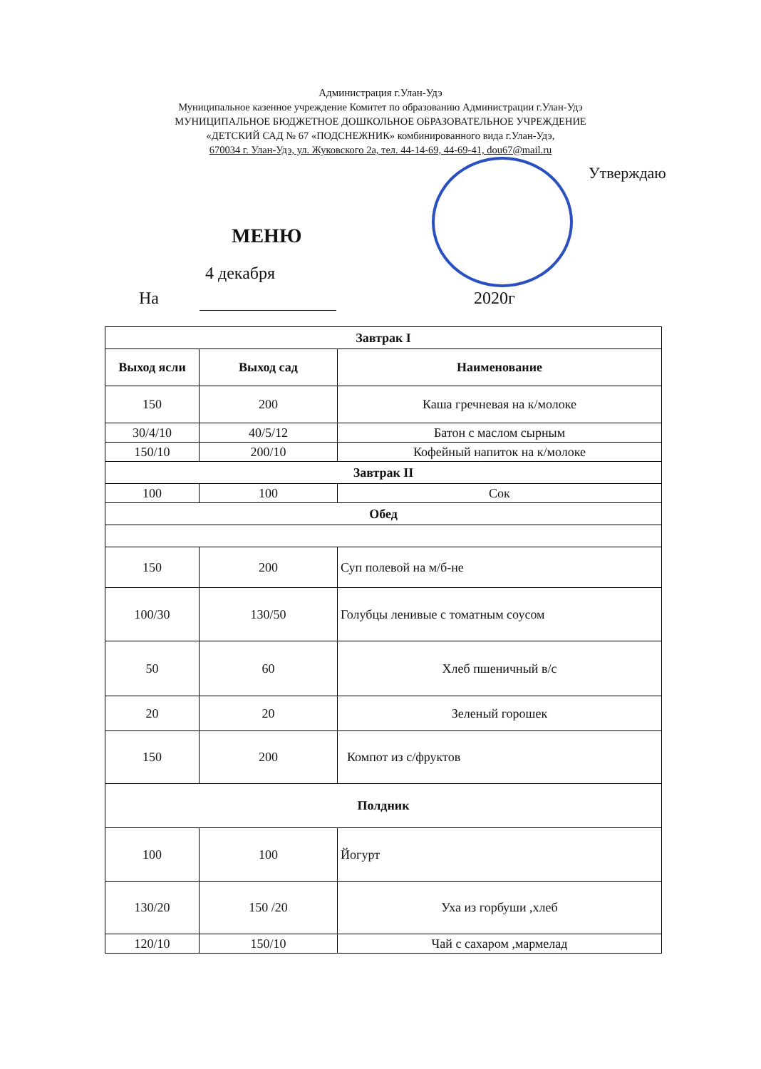Администрация г.Улан-Удэ
Муниципальное казенное учреждение Комитет по образованию Администрации г.Улан-Удэ
МУНИЦИПАЛЬНОЕ БЮДЖЕТНОЕ ДОШКОЛЬНОЕ ОБРАЗОВАТЕЛЬНОЕ УЧРЕЖДЕНИЕ
«ДЕТСКИЙ САД № 67 «ПОДСНЕЖНИК» комбинированного вида г.Улан-Удэ,
670034 г. Улан-Удэ, ул. Жуковского 2а, тел. 44-14-69, 44-69-41, dou67@mail.ru
Утверждаю
МЕНЮ
4 декабря
На 2020г
| Завтрак I | | |
| --- | --- | --- |
| Выход ясли | Выход сад | Наименование |
| 150 | 200 | Каша гречневая на к/молоке |
| 30/4/10 | 40/5/12 | Батон с маслом сырным |
| 150/10 | 200/10 | Кофейный напиток на к/молоке |
| Завтрак II | | |
| 100 | 100 | Сок |
| Обед | | |
| 150 | 200 | Суп полевой на м/б-не |
| 100/30 | 130/50 | Голубцы ленивые с томатным соусом |
| 50 | 60 | Хлеб пшеничный в/с |
| 20 | 20 | Зеленый горошек |
| 150 | 200 | Компот из с/фруктов |
| Полдник | | |
| 100 | 100 | Йогурт |
| 130/20 | 150 /20 | Уха из горбуши ,хлеб |
| 120/10 | 150/10 | Чай с сахаром ,мармелад |